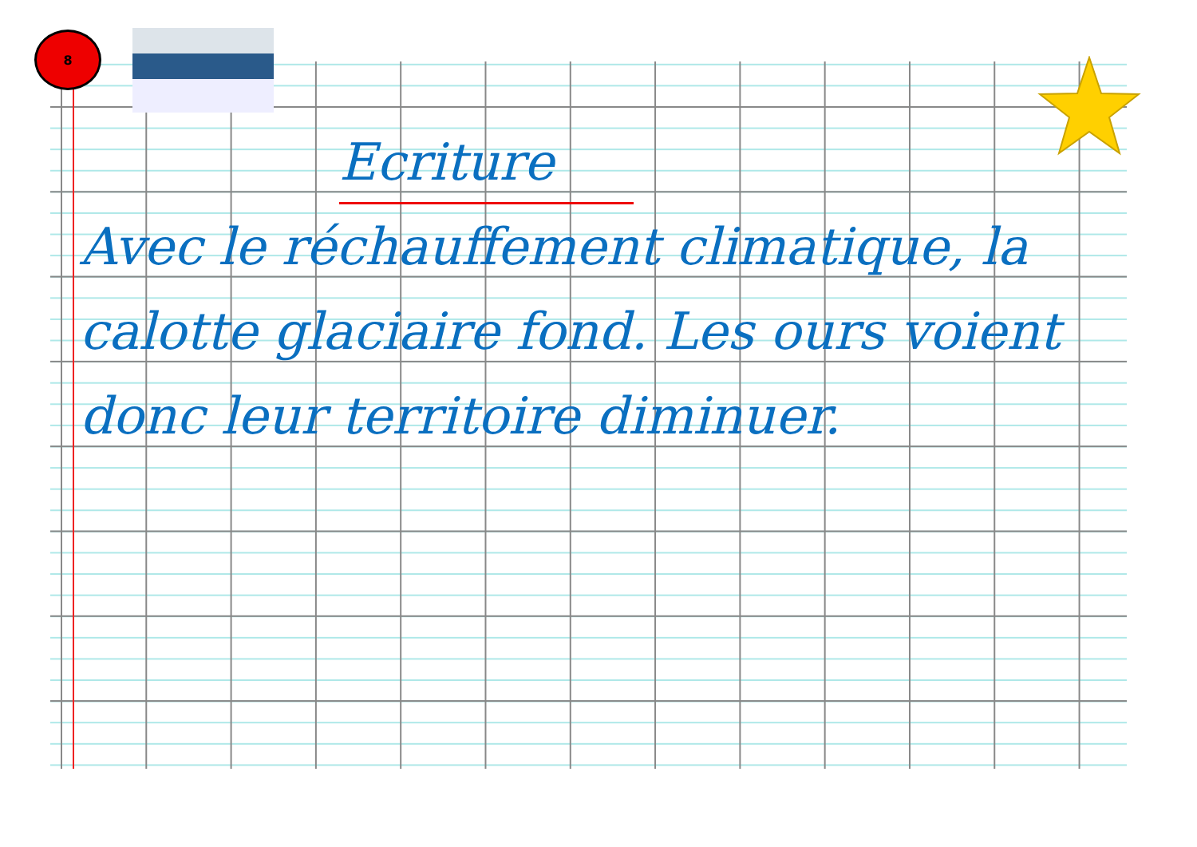8
Ecriture
Avec le réchauffement climatique, la calotte glaciaire fond. Les ours voient donc leur territoire diminuer.